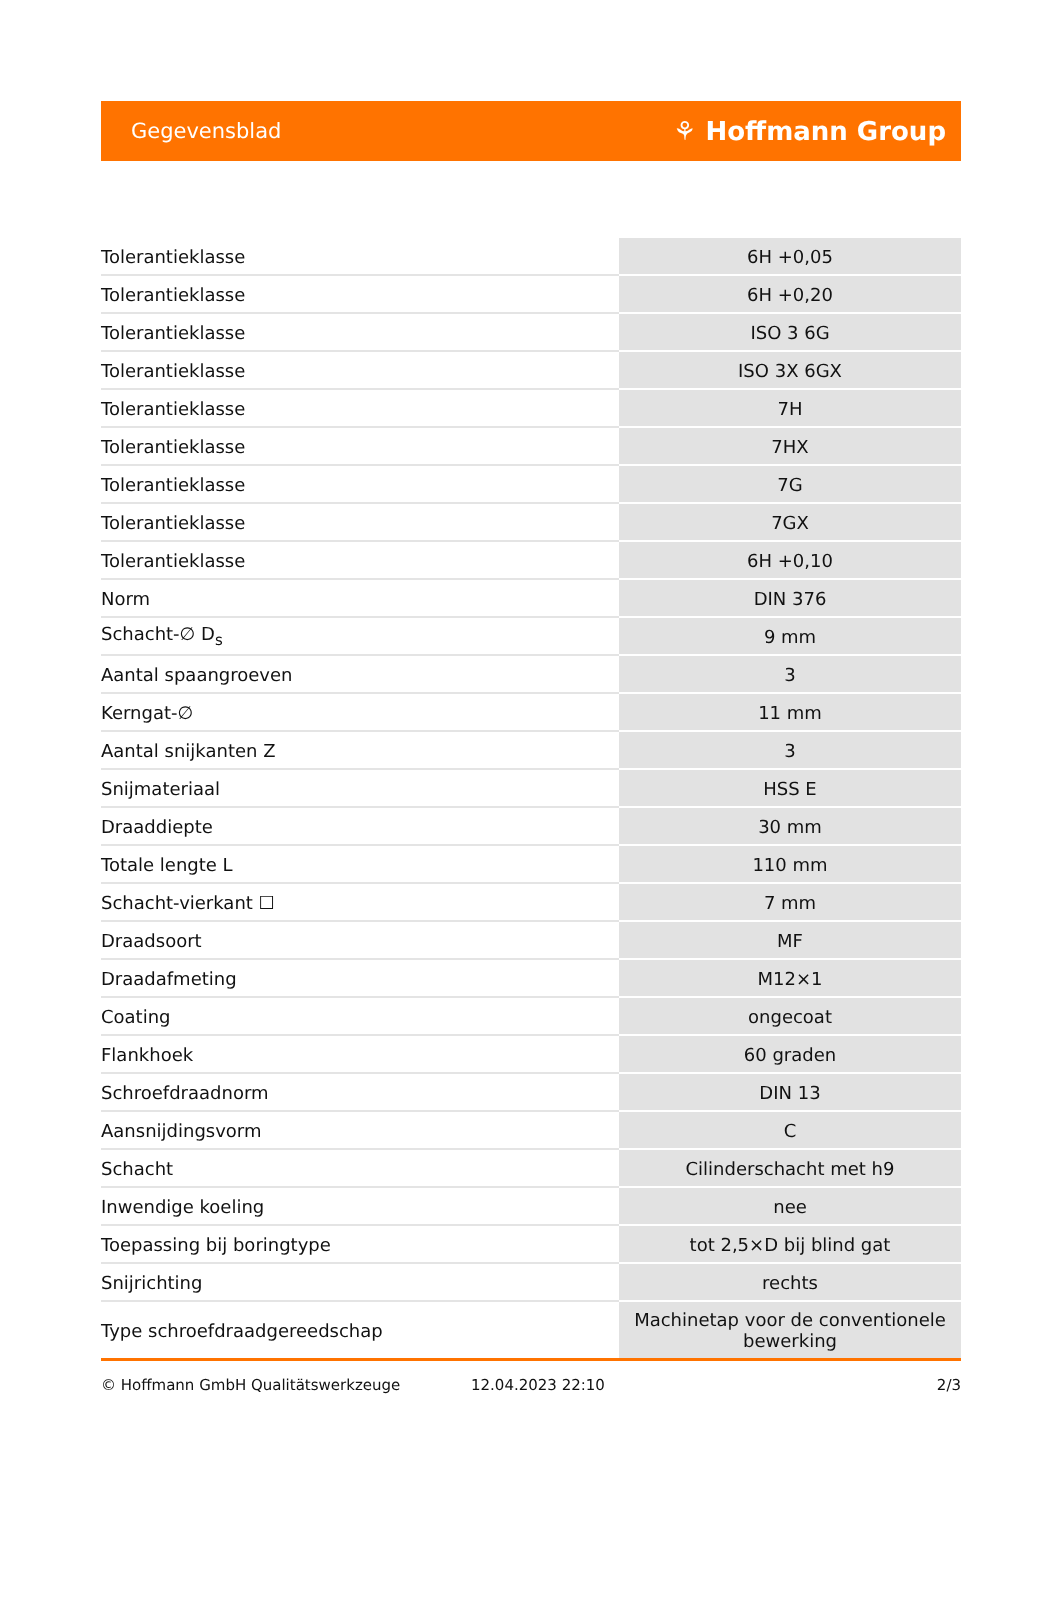Gegevensblad ⚘ Hoffmann Group
| Tolerantieklasse | 6H +0,05 |
| Tolerantieklasse | 6H +0,20 |
| Tolerantieklasse | ISO 3 6G |
| Tolerantieklasse | ISO 3X 6GX |
| Tolerantieklasse | 7H |
| Tolerantieklasse | 7HX |
| Tolerantieklasse | 7G |
| Tolerantieklasse | 7GX |
| Tolerantieklasse | 6H +0,10 |
| Norm | DIN 376 |
| Schacht-∅ D<sub>s</sub> | 9 mm |
| Aantal spaangroeven | 3 |
| Kerngat-∅ | 11 mm |
| Aantal snijkanten Z | 3 |
| Snijmateriaal | HSS E |
| Draaddiepte | 30 mm |
| Totale lengte L | 110 mm |
| Schacht-vierkant ☐ | 7 mm |
| Draadsoort | MF |
| Draadafmeting | M12×1 |
| Coating | ongecoat |
| Flankhoek | 60 graden |
| Schroefdraadnorm | DIN 13 |
| Aansnijdingsvorm | C |
| Schacht | Cilinderschacht met h9 |
| Inwendige koeling | nee |
| Toepassing bij boringtype | tot 2,5×D bij blind gat |
| Snijrichting | rechts |
| Type schroefdraadgereedschap | Machinetap voor de conventionele bewerking |
© Hoffmann GmbH Qualitätswerkzeuge 12.04.2023 22:10 2/3